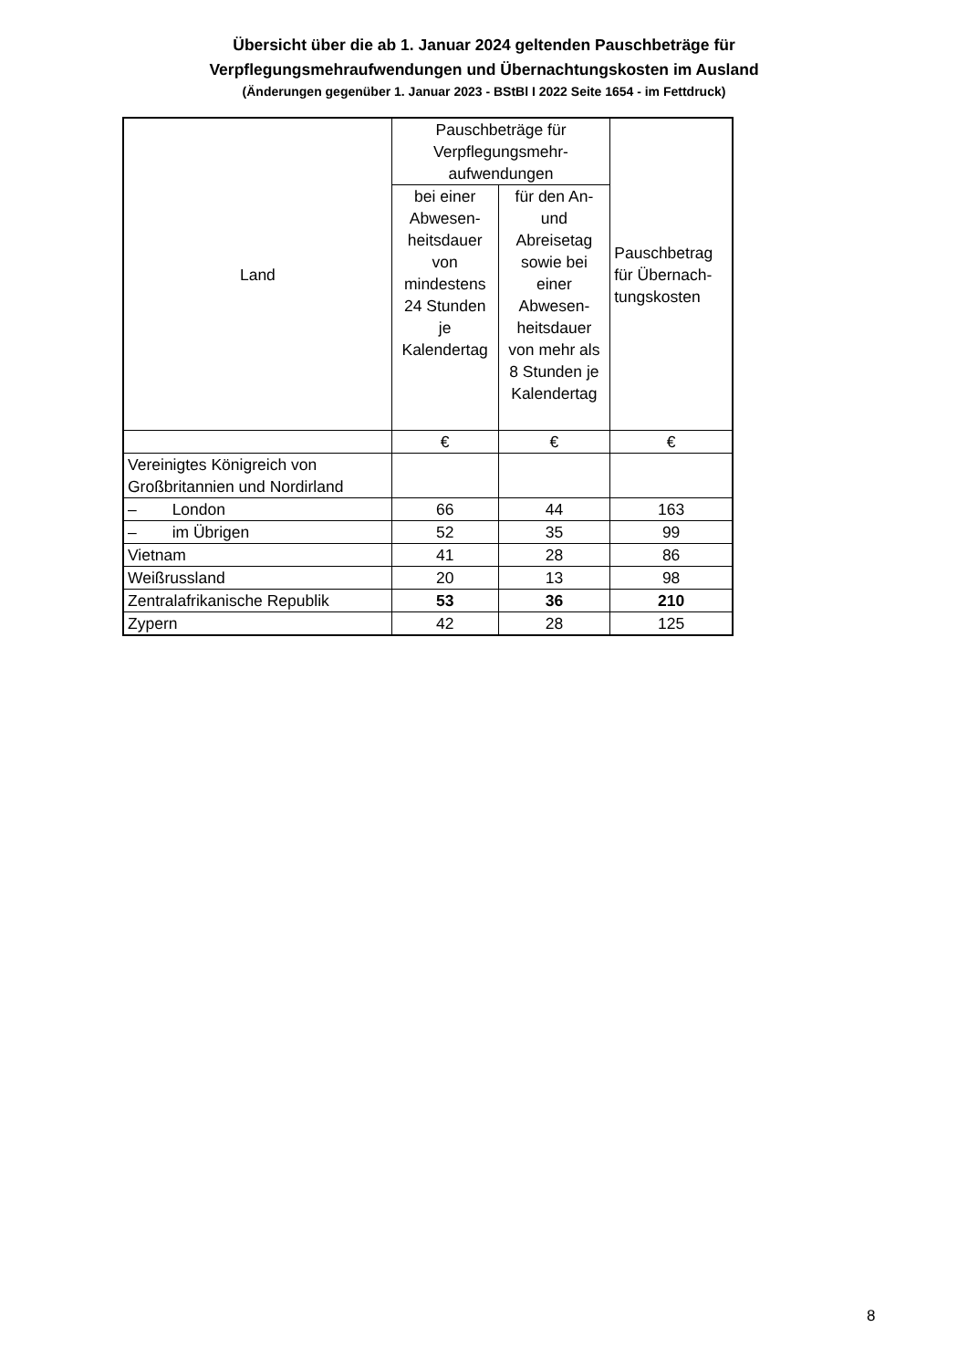Übersicht über die ab 1. Januar 2024 geltenden Pauschbeträge für
Verpflegungsmehraufwendungen und Übernachtungskosten im Ausland
(Änderungen gegenüber 1. Januar 2023 - BStBl I 2022 Seite 1654 - im Fettdruck)
| Land | Pauschbeträge für Verpflegungsmehr- aufwendungen | | Pauschbetrag für Übernach-tungskosten |
| --- | --- | --- | --- |
| | bei einer Abwesen-heitsdauer von mindestens 24 Stunden je Kalendertag | für den An- und Abreisetag sowie bei einer Abwesen-heitsdauer von mehr als 8 Stunden je Kalendertag | |
| | € | € | € |
| Vereinigtes Königreich von Großbritannien und Nordirland | | | |
| – London | 66 | 44 | 163 |
| – im Übrigen | 52 | 35 | 99 |
| Vietnam | 41 | 28 | 86 |
| Weißrussland | 20 | 13 | 98 |
| Zentralafrikanische Republik | 53 | 36 | 210 |
| Zypern | 42 | 28 | 125 |
8